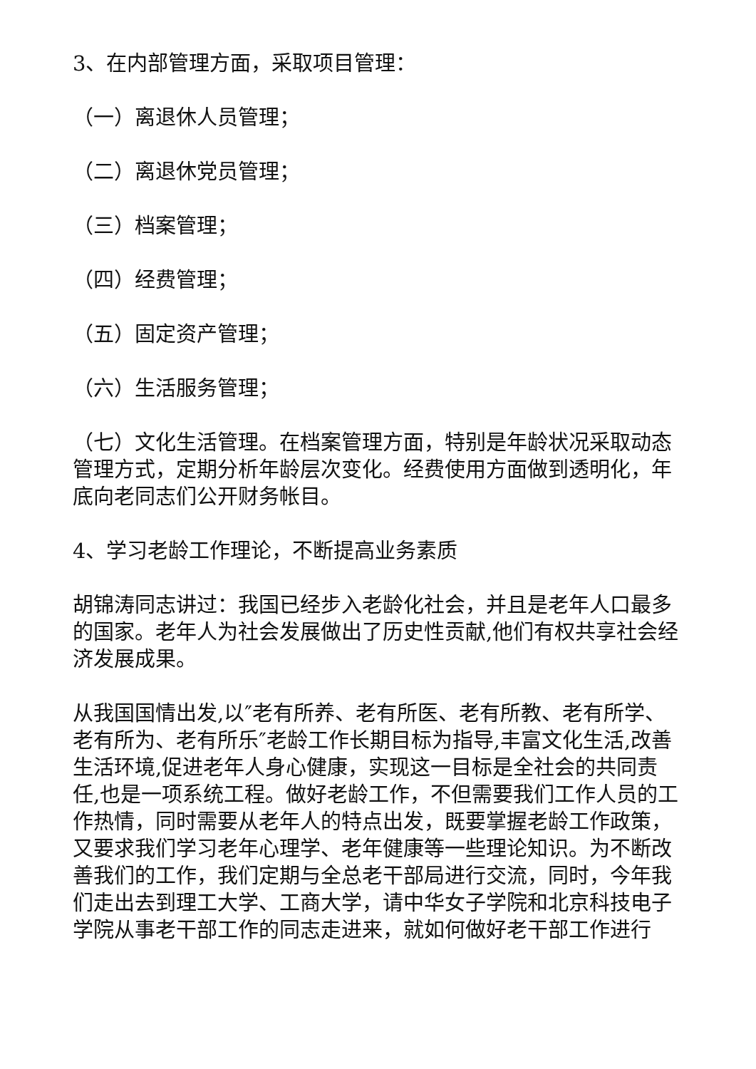3、在内部管理方面，采取项目管理：
（一）离退休人员管理；
（二）离退休党员管理；
（三）档案管理；
（四）经费管理；
（五）固定资产管理；
（六）生活服务管理；
（七）文化生活管理。在档案管理方面，特别是年龄状况采取动态管理方式，定期分析年龄层次变化。经费使用方面做到透明化，年底向老同志们公开财务帐目。
4、学习老龄工作理论，不断提高业务素质
胡锦涛同志讲过：我国已经步入老龄化社会，并且是老年人口最多的国家。老年人为社会发展做出了历史性贡献,他们有权共享社会经济发展成果。
从我国国情出发,以″老有所养、老有所医、老有所教、老有所学、老有所为、老有所乐″老龄工作长期目标为指导,丰富文化生活,改善生活环境,促进老年人身心健康，实现这一目标是全社会的共同责任,也是一项系统工程。做好老龄工作，不但需要我们工作人员的工作热情，同时需要从老年人的特点出发，既要掌握老龄工作政策，又要求我们学习老年心理学、老年健康等一些理论知识。为不断改善我们的工作，我们定期与全总老干部局进行交流，同时，今年我们走出去到理工大学、工商大学，请中华女子学院和北京科技电子学院从事老干部工作的同志走进来，就如何做好老干部工作进行